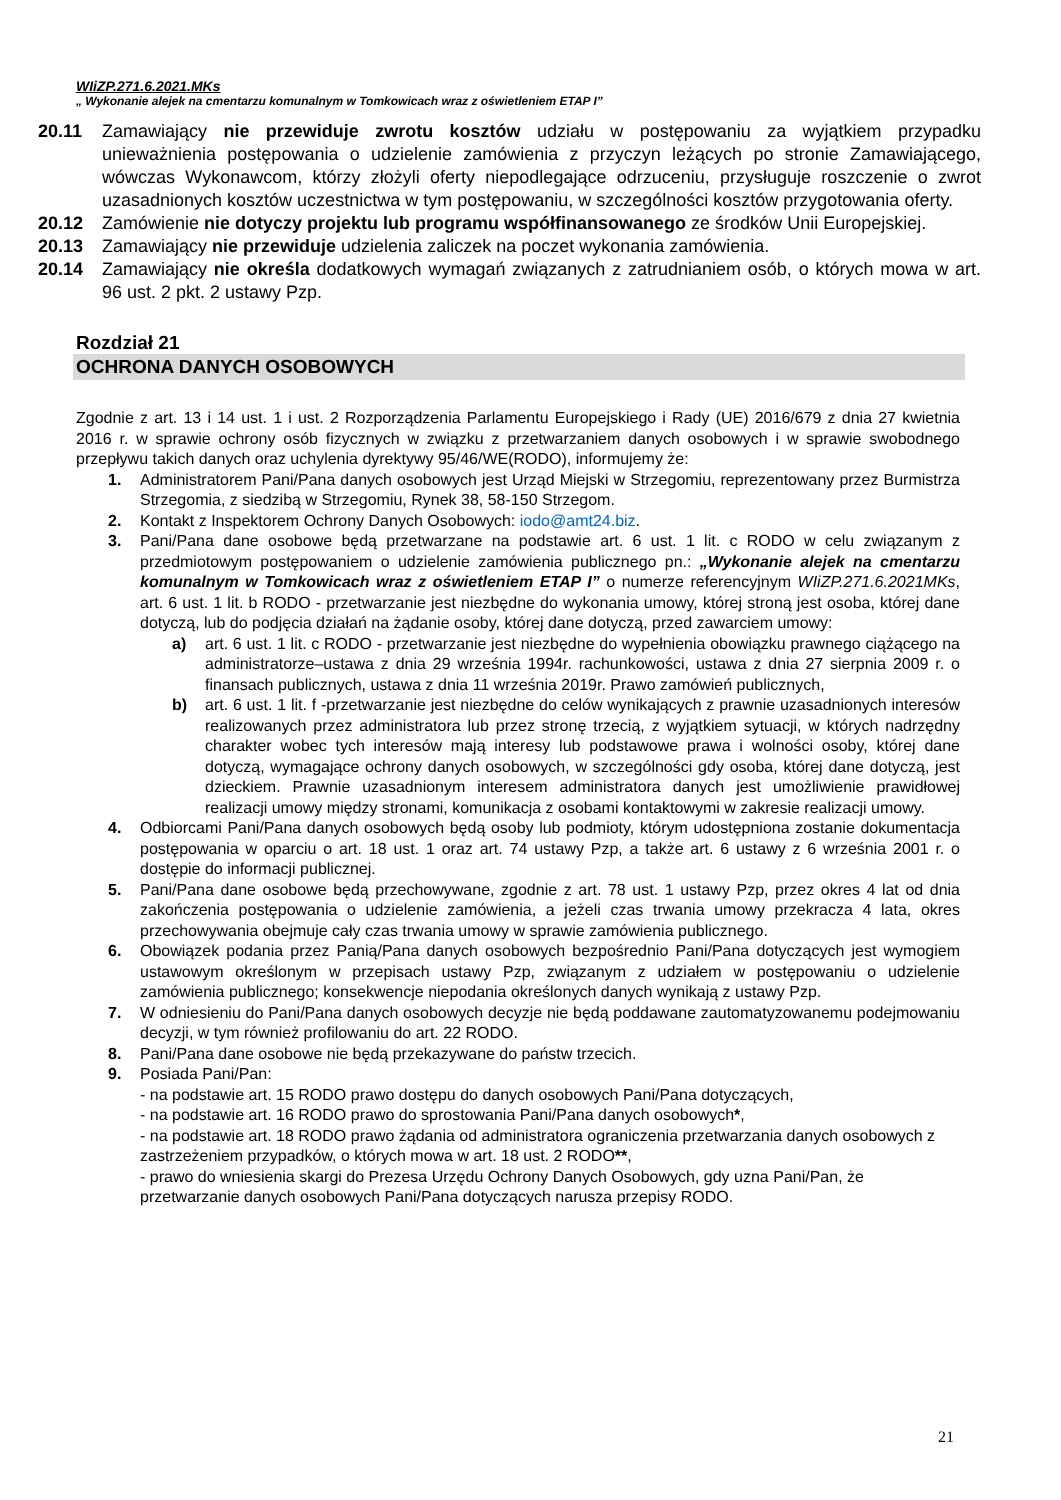WIiZP.271.6.2021.MKs
„ Wykonanie alejek na cmentarzu komunalnym w Tomkowicach wraz z oświetleniem ETAP I”
20.11 Zamawiający nie przewiduje zwrotu kosztów udziału w postępowaniu za wyjątkiem przypadku unieważnienia postępowania o udzielenie zamówienia z przyczyn leżących po stronie Zamawiającego, wówczas Wykonawcom, którzy złożyli oferty niepodlegające odrzuceniu, przysługuje roszczenie o zwrot uzasadnionych kosztów uczestnictwa w tym postępowaniu, w szczególności kosztów przygotowania oferty.
20.12 Zamówienie nie dotyczy projektu lub programu współfinansowanego ze środków Unii Europejskiej.
20.13 Zamawiający nie przewiduje udzielenia zaliczek na poczet wykonania zamówienia.
20.14 Zamawiający nie określa dodatkowych wymagań związanych z zatrudnianiem osób, o których mowa w art. 96 ust. 2 pkt. 2 ustawy Pzp.
Rozdział 21
OCHRONA DANYCH OSOBOWYCH
Zgodnie z art. 13 i 14 ust. 1 i ust. 2 Rozporządzenia Parlamentu Europejskiego i Rady (UE) 2016/679 z dnia 27 kwietnia 2016 r. w sprawie ochrony osób fizycznych w związku z przetwarzaniem danych osobowych i w sprawie swobodnego przepływu takich danych oraz uchylenia dyrektywy 95/46/WE(RODO), informujemy że:
1. Administratorem Pani/Pana danych osobowych jest Urząd Miejski w Strzegomiu, reprezentowany przez Burmistrza Strzegomia, z siedzibą w Strzegomiu, Rynek 38, 58-150 Strzegom.
2. Kontakt z Inspektorem Ochrony Danych Osobowych: iodo@amt24.biz.
3. Pani/Pana dane osobowe będą przetwarzane na podstawie art. 6 ust. 1 lit. c RODO w celu związanym z przedmiotowym postępowaniem o udzielenie zamówienia publicznego pn.: „Wykonanie alejek na cmentarzu komunalnym w Tomkowicach wraz z oświetleniem ETAP I” o numerze referencyjnym WIiZP.271.6.2021MKs, art. 6 ust. 1 lit. b RODO - przetwarzanie jest niezbędne do wykonania umowy, której stroną jest osoba, której dane dotyczą, lub do podjęcia działań na żądanie osoby, której dane dotyczą, przed zawarciem umowy:
a) art. 6 ust. 1 lit. c RODO - przetwarzanie jest niezbędne do wypełnienia obowiązku prawnego ciążącego na administratorze–ustawa z dnia 29 września 1994r. rachunkowości, ustawa z dnia 27 sierpnia 2009 r. o finansach publicznych, ustawa z dnia 11 września 2019r. Prawo zamówień publicznych,
b) art. 6 ust. 1 lit. f -przetwarzanie jest niezbędne do celów wynikających z prawnie uzasadnionych interesów realizowanych przez administratora lub przez stronę trzecią, z wyjątkiem sytuacji, w których nadrzędny charakter wobec tych interesów mają interesy lub podstawowe prawa i wolności osoby, której dane dotyczą, wymagające ochrony danych osobowych, w szczególności gdy osoba, której dane dotyczą, jest dzieckiem. Prawnie uzasadnionym interesem administratora danych jest umożliwienie prawidłowej realizacji umowy między stronami, komunikacja z osobami kontaktowymi w zakresie realizacji umowy.
4. Odbiorcami Pani/Pana danych osobowych będą osoby lub podmioty, którym udostępniona zostanie dokumentacja postępowania w oparciu o art. 18 ust. 1 oraz art. 74 ustawy Pzp, a także art. 6 ustawy z 6 września 2001 r. o dostępie do informacji publicznej.
5. Pani/Pana dane osobowe będą przechowywane, zgodnie z art. 78 ust. 1 ustawy Pzp, przez okres 4 lat od dnia zakończenia postępowania o udzielenie zamówienia, a jeżeli czas trwania umowy przekracza 4 lata, okres przechowywania obejmuje cały czas trwania umowy w sprawie zamówienia publicznego.
6. Obowiązek podania przez Panią/Pana danych osobowych bezpośrednio Pani/Pana dotyczących jest wymogiem ustawowym określonym w przepisach ustawy Pzp, związanym z udziałem w postępowaniu o udzielenie zamówienia publicznego; konsekwencje niepodania określonych danych wynikają z ustawy Pzp.
7. W odniesieniu do Pani/Pana danych osobowych decyzje nie będą poddawane zautomatyzowanemu podejmowaniu decyzji, w tym również profilowaniu do art. 22 RODO.
8. Pani/Pana dane osobowe nie będą przekazywane do państw trzecich.
9. Posiada Pani/Pan:
- na podstawie art. 15 RODO prawo dostępu do danych osobowych Pani/Pana dotyczących,
- na podstawie art. 16 RODO prawo do sprostowania Pani/Pana danych osobowych*,
- na podstawie art. 18 RODO prawo żądania od administratora ograniczenia przetwarzania danych osobowych z zastrzeżeniem przypadków, o których mowa w art. 18 ust. 2 RODO**,
- prawo do wniesienia skargi do Prezesa Urzędu Ochrony Danych Osobowych, gdy uzna Pani/Pan, że przetwarzanie danych osobowych Pani/Pana dotyczących narusza przepisy RODO.
21